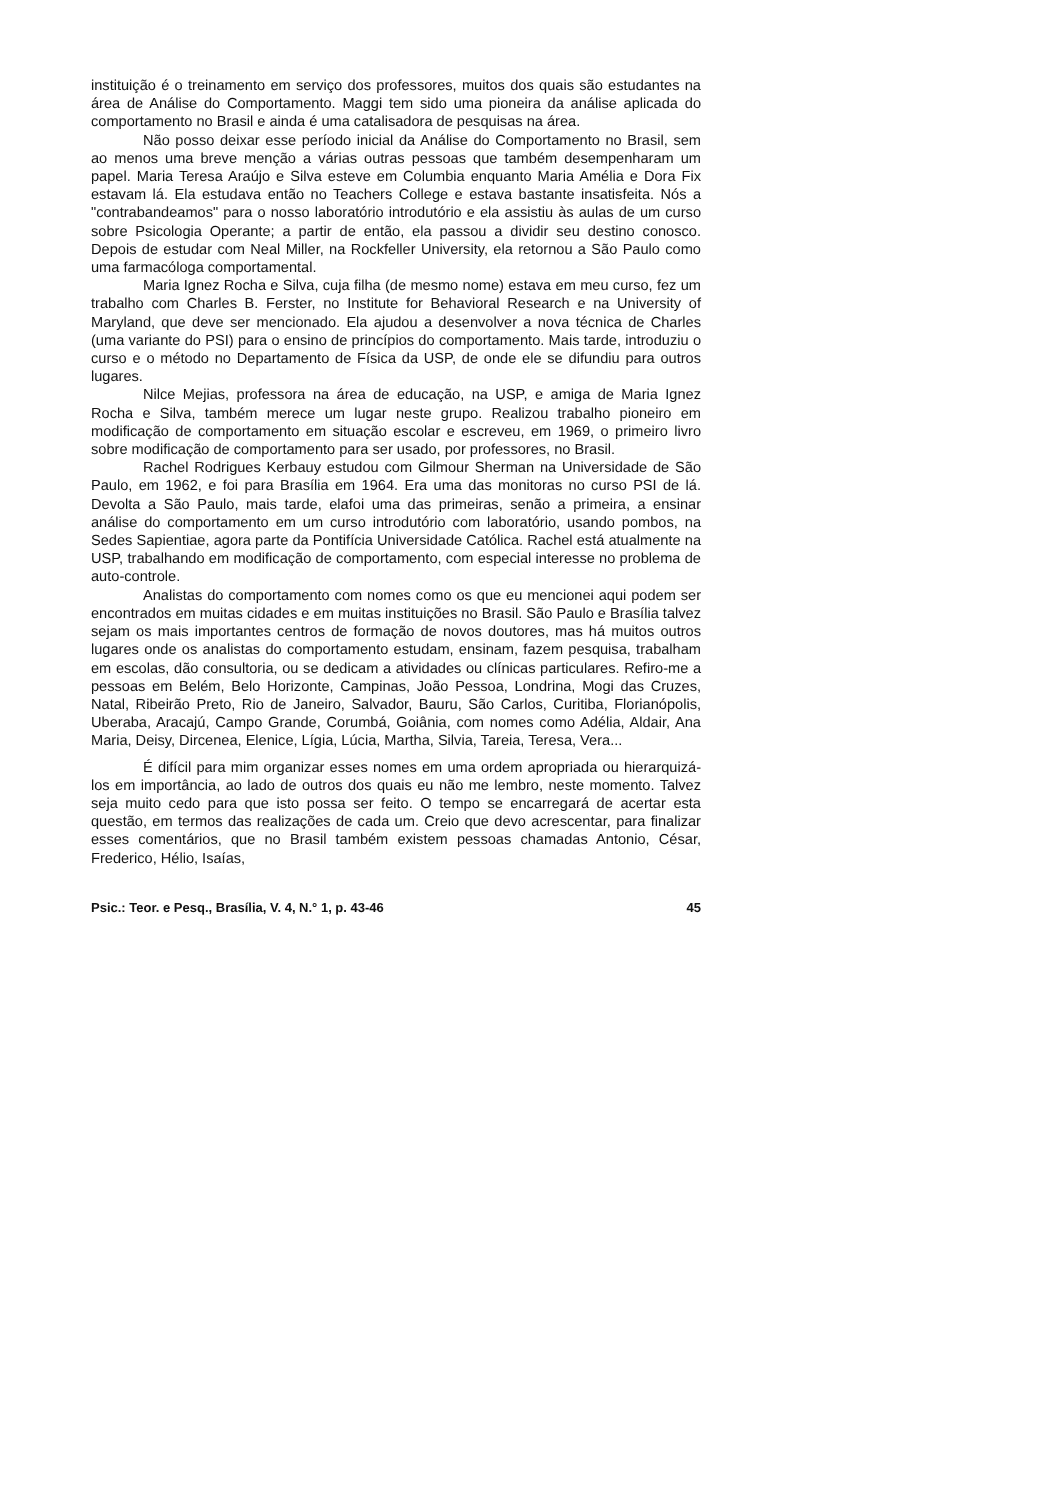instituição é o treinamento em serviço dos professores, muitos dos quais são estudantes na área de Análise do Comportamento. Maggi tem sido uma pioneira da análise aplicada do comportamento no Brasil e ainda é uma catalisadora de pesquisas na área.
Não posso deixar esse período inicial da Análise do Comportamento no Brasil, sem ao menos uma breve menção a várias outras pessoas que também desempenharam um papel. Maria Teresa Araújo e Silva esteve em Columbia enquanto Maria Amélia e Dora Fix estavam lá. Ela estudava então no Teachers College e estava bastante insatisfeita. Nós a "contrabandeamos" para o nosso laboratório introdutório e ela assistiu às aulas de um curso sobre Psicologia Operante; a partir de então, ela passou a dividir seu destino conosco. Depois de estudar com Neal Miller, na Rockfeller University, ela retornou a São Paulo como uma farmacóloga comportamental.
Maria Ignez Rocha e Silva, cuja filha (de mesmo nome) estava em meu curso, fez um trabalho com Charles B. Ferster, no Institute for Behavioral Research e na University of Maryland, que deve ser mencionado. Ela ajudou a desenvolver a nova técnica de Charles (uma variante do PSI) para o ensino de princípios do comportamento. Mais tarde, introduziu o curso e o método no Departamento de Física da USP, de onde ele se difundiu para outros lugares.
Nilce Mejias, professora na área de educação, na USP, e amiga de Maria Ignez Rocha e Silva, também merece um lugar neste grupo. Realizou trabalho pioneiro em modificação de comportamento em situação escolar e escreveu, em 1969, o primeiro livro sobre modificação de comportamento para ser usado, por professores, no Brasil.
Rachel Rodrigues Kerbauy estudou com Gilmour Sherman na Universidade de São Paulo, em 1962, e foi para Brasília em 1964. Era uma das monitoras no curso PSI de lá. Devolta a São Paulo, mais tarde, elafoi uma das primeiras, senão a primeira, a ensinar análise do comportamento em um curso introdutório com laboratório, usando pombos, na Sedes Sapientiae, agora parte da Pontifícia Universidade Católica. Rachel está atualmente na USP, trabalhando em modificação de comportamento, com especial interesse no problema de auto-controle.
Analistas do comportamento com nomes como os que eu mencionei aqui podem ser encontrados em muitas cidades e em muitas instituições no Brasil. São Paulo e Brasília talvez sejam os mais importantes centros de formação de novos doutores, mas há muitos outros lugares onde os analistas do comportamento estudam, ensinam, fazem pesquisa, trabalham em escolas, dão consultoria, ou se dedicam a atividades ou clínicas particulares. Refiro-me a pessoas em Belém, Belo Horizonte, Campinas, João Pessoa, Londrina, Mogi das Cruzes, Natal, Ribeirão Preto, Rio de Janeiro, Salvador, Bauru, São Carlos, Curitiba, Florianópolis, Uberaba, Aracajú, Campo Grande, Corumbá, Goiânia, com nomes como Adélia, Aldair, Ana Maria, Deisy, Dircenea, Elenice, Lígia, Lúcia, Martha, Silvia, Tareia, Teresa, Vera...
É difícil para mim organizar esses nomes em uma ordem apropriada ou hierarquizá-los em importância, ao lado de outros dos quais eu não me lembro, neste momento. Talvez seja muito cedo para que isto possa ser feito. O tempo se encarregará de acertar esta questão, em termos das realizações de cada um. Creio que devo acrescentar, para finalizar esses comentários, que no Brasil também existem pessoas chamadas Antonio, César, Frederico, Hélio, Isaías,
Psic.: Teor. e Pesq., Brasília, V. 4, N.° 1, p. 43-46 45